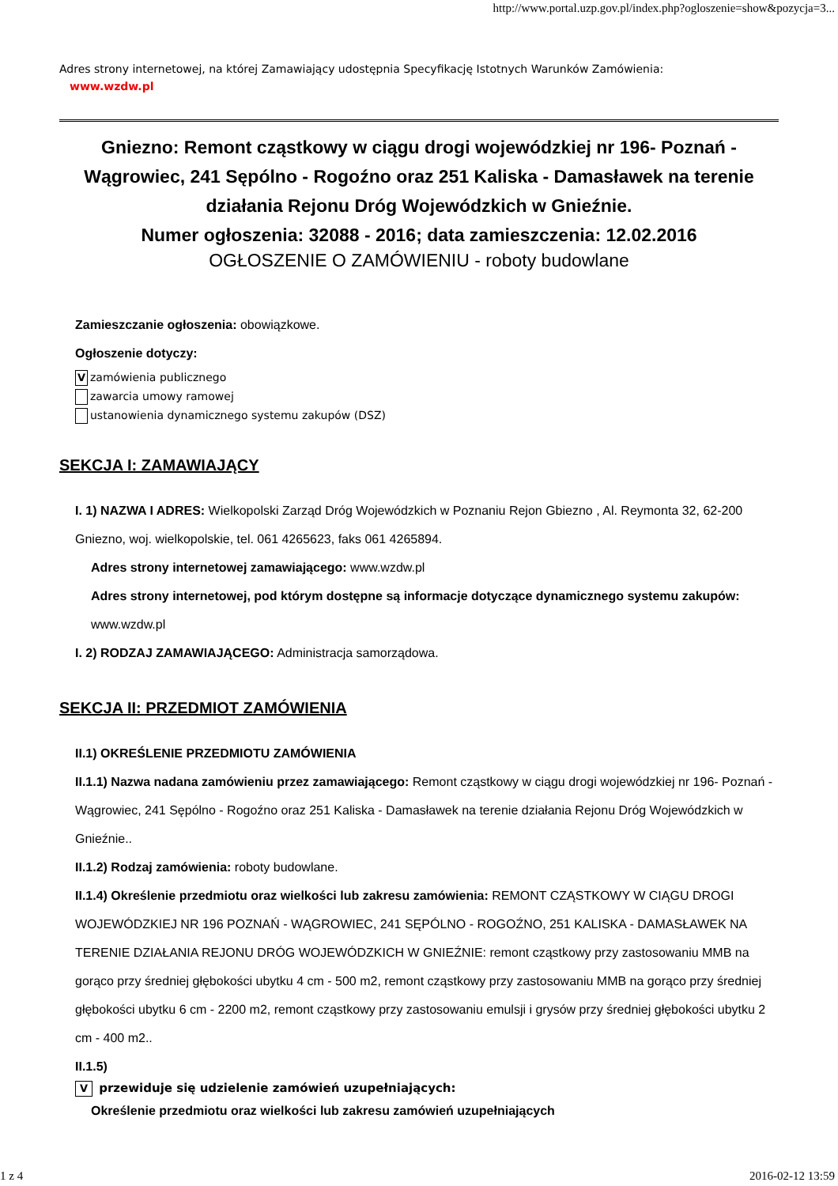http://www.portal.uzp.gov.pl/index.php?ogloszenie=show&pozycja=3...
Adres strony internetowej, na której Zamawiający udostępnia Specyfikację Istotnych Warunków Zamówienia:
www.wzdw.pl
Gniezno: Remont cząstkowy w ciągu drogi wojewódzkiej nr 196- Poznań - Wągrowiec, 241 Sępólno - Rogoźno oraz 251 Kaliska - Damasławek na terenie działania Rejonu Dróg Wojewódzkich w Gnieźnie.
Numer ogłoszenia: 32088 - 2016; data zamieszczenia: 12.02.2016
OGŁOSZENIE O ZAMÓWIENIU - roboty budowlane
Zamieszczanie ogłoszenia: obowiązkowe.
Ogłoszenie dotyczy:
Vzamówienia publicznego
zawarcia umowy ramowej
ustanowienia dynamicznego systemu zakupów (DSZ)
SEKCJA I: ZAMAWIAJĄCY
I. 1) NAZWA I ADRES: Wielkopolski Zarząd Dróg Wojewódzkich w Poznaniu Rejon Gbiezno , Al. Reymonta 32, 62-200 Gniezno, woj. wielkopolskie, tel. 061 4265623, faks 061 4265894.
Adres strony internetowej zamawiającego: www.wzdw.pl
Adres strony internetowej, pod którym dostępne są informacje dotyczące dynamicznego systemu zakupów: www.wzdw.pl
I. 2) RODZAJ ZAMAWIAJĄCEGO: Administracja samorządowa.
SEKCJA II: PRZEDMIOT ZAMÓWIENIA
II.1) OKREŚLENIE PRZEDMIOTU ZAMÓWIENIA
II.1.1) Nazwa nadana zamówieniu przez zamawiającego: Remont cząstkowy w ciągu drogi wojewódzkiej nr 196- Poznań - Wągrowiec, 241 Sępólno - Rogoźno oraz 251 Kaliska - Damasławek na terenie działania Rejonu Dróg Wojewódzkich w Gnieźnie..
II.1.2) Rodzaj zamówienia: roboty budowlane.
II.1.4) Określenie przedmiotu oraz wielkości lub zakresu zamówienia: REMONT CZĄSTKOWY W CIĄGU DROGI WOJEWÓDZKIEJ NR 196 POZNAŃ - WĄGROWIEC, 241 SĘPÓLNO - ROGOŹNO, 251 KALISKA - DAMASŁAWEK NA TERENIE DZIAŁANIA REJONU DRÓG WOJEWÓDZKICH W GNIEŹNIE: remont cząstkowy przy zastosowaniu MMB na gorąco przy średniej głębokości ubytku 4 cm - 500 m2, remont cząstkowy przy zastosowaniu MMB na gorąco przy średniej głębokości ubytku 6 cm - 2200 m2, remont cząstkowy przy zastosowaniu emulsji i grysów przy średniej głębokości ubytku 2 cm - 400 m2..
II.1.5)
V przewiduje się udzielenie zamówień uzupełniających:
Określenie przedmiotu oraz wielkości lub zakresu zamówień uzupełniających
1 z 4 2016-02-12 13:59